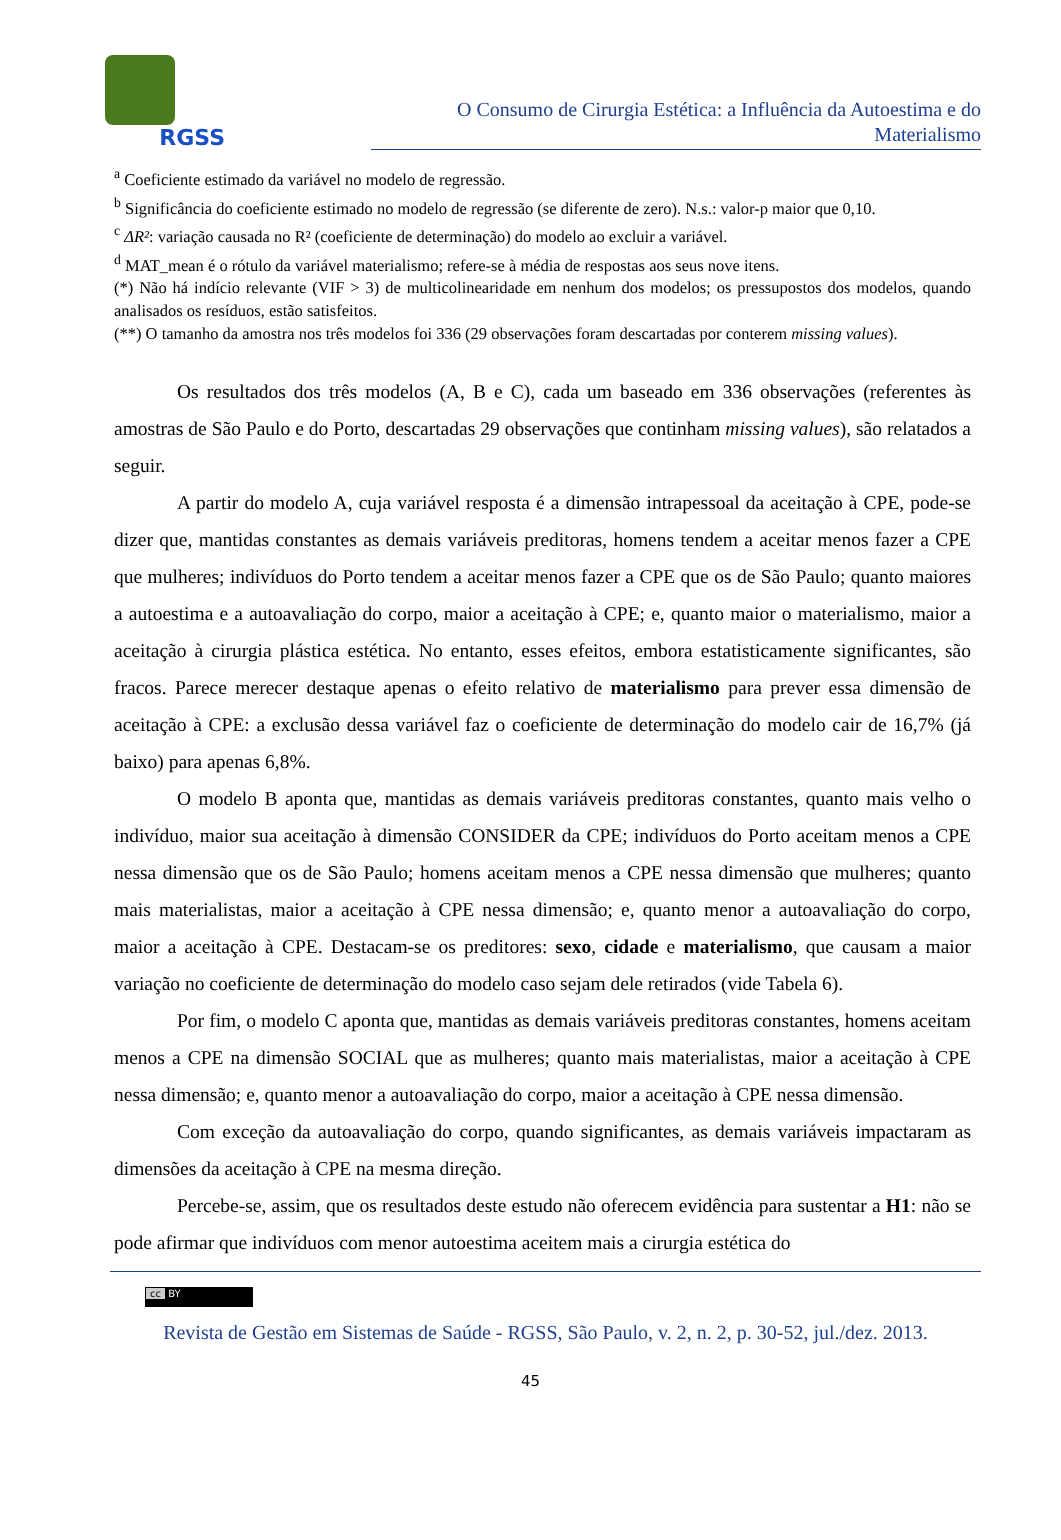RGSS
O Consumo de Cirurgia Estética: a Influência da Autoestima e do Materialismo
<sup>a</sup> Coeficiente estimado da variável no modelo de regressão.
<sup>b</sup> Significância do coeficiente estimado no modelo de regressão (se diferente de zero). N.s.: valor-p maior que 0,10.
<sup>c</sup> ΔR²: variação causada no R² (coeficiente de determinação) do modelo ao excluir a variável.
<sup>d</sup> MAT_mean é o rótulo da variável materialismo; refere-se à média de respostas aos seus nove itens.
(*) Não há indício relevante (VIF > 3) de multicolinearidade em nenhum dos modelos; os pressupostos dos modelos, quando analisados os resíduos, estão satisfeitos.
(**) O tamanho da amostra nos três modelos foi 336 (29 observações foram descartadas por conterem missing values).
Os resultados dos três modelos (A, B e C), cada um baseado em 336 observações (referentes às amostras de São Paulo e do Porto, descartadas 29 observações que continham missing values), são relatados a seguir.
A partir do modelo A, cuja variável resposta é a dimensão intrapessoal da aceitação à CPE, pode-se dizer que, mantidas constantes as demais variáveis preditoras, homens tendem a aceitar menos fazer a CPE que mulheres; indivíduos do Porto tendem a aceitar menos fazer a CPE que os de São Paulo; quanto maiores a autoestima e a autoavaliação do corpo, maior a aceitação à CPE; e, quanto maior o materialismo, maior a aceitação à cirurgia plástica estética. No entanto, esses efeitos, embora estatisticamente significantes, são fracos. Parece merecer destaque apenas o efeito relativo de materialismo para prever essa dimensão de aceitação à CPE: a exclusão dessa variável faz o coeficiente de determinação do modelo cair de 16,7% (já baixo) para apenas 6,8%.
O modelo B aponta que, mantidas as demais variáveis preditoras constantes, quanto mais velho o indivíduo, maior sua aceitação à dimensão CONSIDER da CPE; indivíduos do Porto aceitam menos a CPE nessa dimensão que os de São Paulo; homens aceitam menos a CPE nessa dimensão que mulheres; quanto mais materialistas, maior a aceitação à CPE nessa dimensão; e, quanto menor a autoavaliação do corpo, maior a aceitação à CPE. Destacam-se os preditores: sexo, cidade e materialismo, que causam a maior variação no coeficiente de determinação do modelo caso sejam dele retirados (vide Tabela 6).
Por fim, o modelo C aponta que, mantidas as demais variáveis preditoras constantes, homens aceitam menos a CPE na dimensão SOCIAL que as mulheres; quanto mais materialistas, maior a aceitação à CPE nessa dimensão; e, quanto menor a autoavaliação do corpo, maior a aceitação à CPE nessa dimensão.
Com exceção da autoavaliação do corpo, quando significantes, as demais variáveis impactaram as dimensões da aceitação à CPE na mesma direção.
Percebe-se, assim, que os resultados deste estudo não oferecem evidência para sustentar a H1: não se pode afirmar que indivíduos com menor autoestima aceitem mais a cirurgia estética do
cc BY
Revista de Gestão em Sistemas de Saúde - RGSS, São Paulo, v. 2, n. 2, p. 30-52, jul./dez. 2013.
45